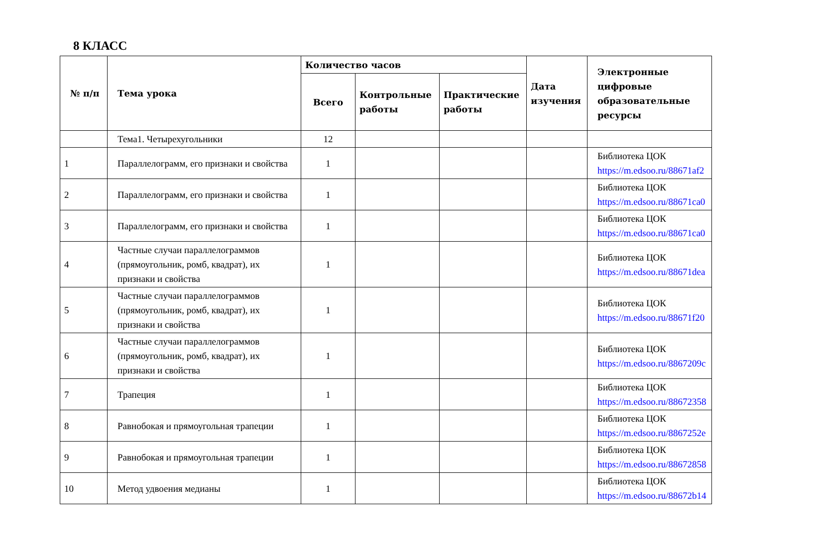8 КЛАСС
| № п/п | Тема урока | Количество часов | | | Дата изучения | Электронные цифровые образовательные ресурсы |
| --- | --- | --- | --- | --- | --- | --- |
| | | Всего | Контрольные работы | Практические работы | | |
| | Тема1. Четырехугольники | 12 | | | | |
| 1 | Параллелограмм, его признаки и свойства | 1 | | | | Библиотека ЦОК https://m.edsoo.ru/88671af2 |
| 2 | Параллелограмм, его признаки и свойства | 1 | | | | Библиотека ЦОК https://m.edsoo.ru/88671ca0 |
| 3 | Параллелограмм, его признаки и свойства | 1 | | | | Библиотека ЦОК https://m.edsoo.ru/88671ca0 |
| 4 | Частные случаи параллелограммов (прямоугольник, ромб, квадрат), их признаки и свойства | 1 | | | | Библиотека ЦОК https://m.edsoo.ru/88671dea |
| 5 | Частные случаи параллелограммов (прямоугольник, ромб, квадрат), их признаки и свойства | 1 | | | | Библиотека ЦОК https://m.edsoo.ru/88671f20 |
| 6 | Частные случаи параллелограммов (прямоугольник, ромб, квадрат), их признаки и свойства | 1 | | | | Библиотека ЦОК https://m.edsoo.ru/8867209c |
| 7 | Трапеция | 1 | | | | Библиотека ЦОК https://m.edsoo.ru/88672358 |
| 8 | Равнобокая и прямоугольная трапеции | 1 | | | | Библиотека ЦОК https://m.edsoo.ru/8867252e |
| 9 | Равнобокая и прямоугольная трапеции | 1 | | | | Библиотека ЦОК https://m.edsoo.ru/88672858 |
| 10 | Метод удвоения медианы | 1 | | | | Библиотека ЦОК https://m.edsoo.ru/88672b14 |